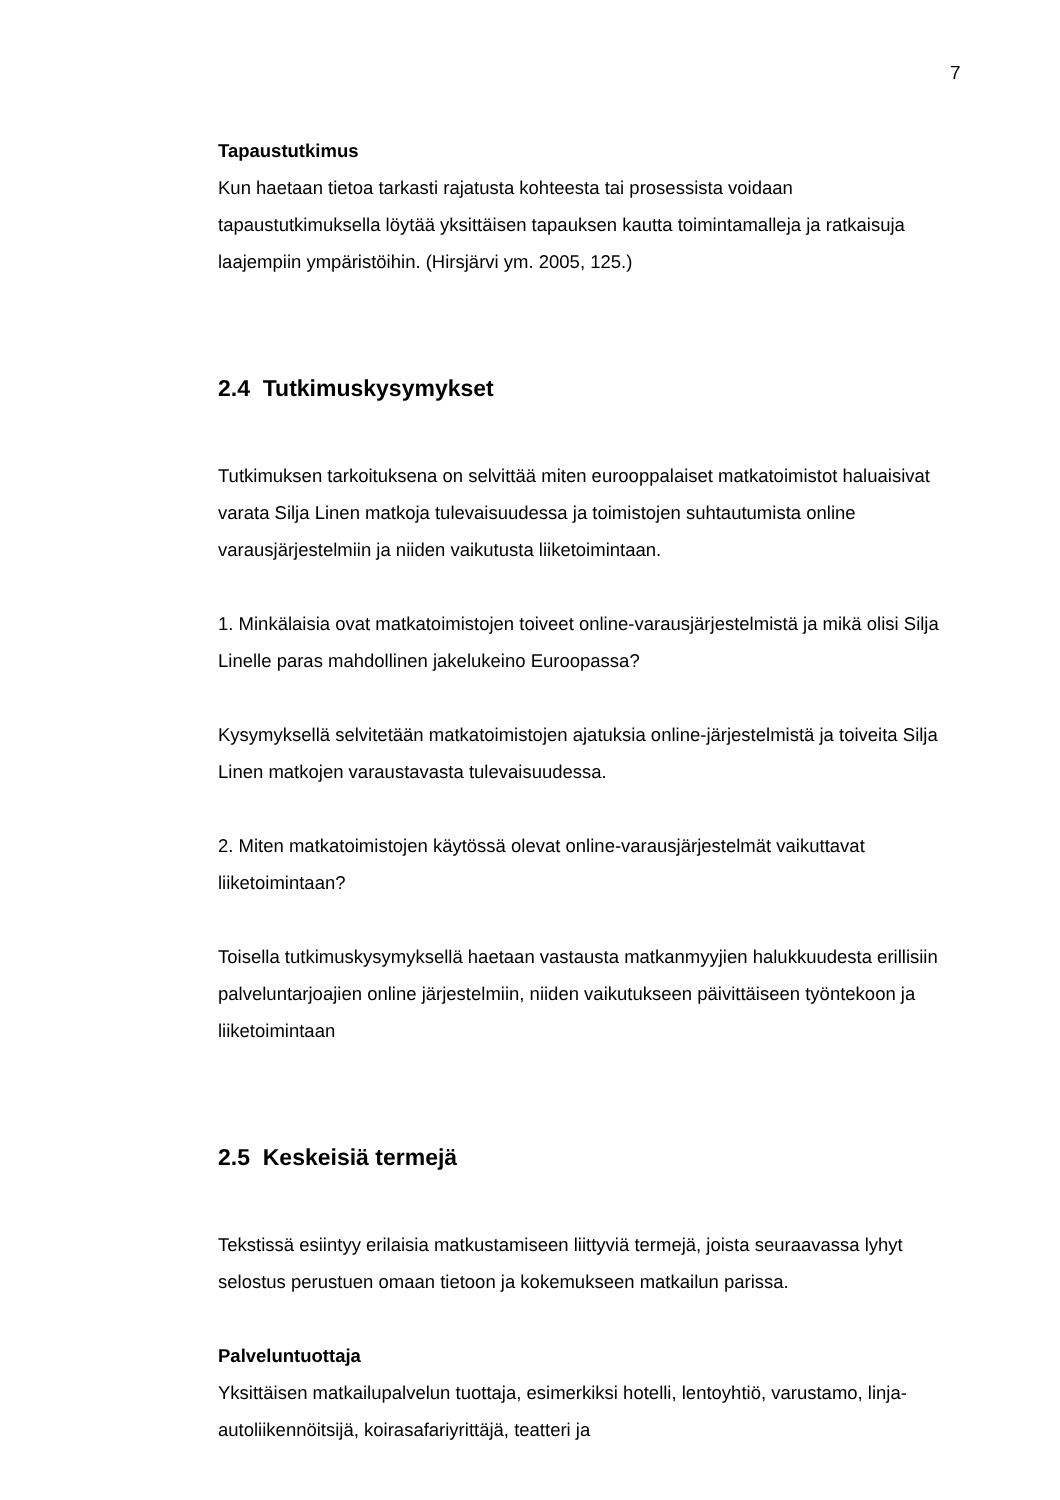7
Tapaustutkimus
Kun haetaan tietoa tarkasti rajatusta kohteesta tai prosessista voidaan tapaustutkimuksella löytää yksittäisen tapauksen kautta toimintamalleja ja ratkaisuja laajempiin ympäristöihin. (Hirsjärvi ym. 2005, 125.)
2.4 Tutkimuskysymykset
Tutkimuksen tarkoituksena on selvittää miten eurooppalaiset matkatoimistot haluaisivat varata Silja Linen matkoja tulevaisuudessa ja toimistojen suhtautumista online varausjärjestelmiin ja niiden vaikutusta liiketoimintaan.
1. Minkälaisia ovat matkatoimistojen toiveet online-varausjärjestelmistä ja mikä olisi Silja Linelle paras mahdollinen jakelukeino Euroopassa?
Kysymyksellä selvitetään matkatoimistojen ajatuksia online-järjestelmistä ja toiveita Silja Linen matkojen varaustavasta tulevaisuudessa.
2. Miten matkatoimistojen käytössä olevat online-varausjärjestelmät vaikuttavat liiketoimintaan?
Toisella tutkimuskysymyksellä haetaan vastausta matkanmyyjien halukkuudesta erillisiin palveluntarjoajien online järjestelmiin, niiden vaikutukseen päivittäiseen työntekoon ja liiketoimintaan
2.5 Keskeisiä termejä
Tekstissä esiintyy erilaisia matkustamiseen liittyviä termejä, joista seuraavassa lyhyt selostus perustuen omaan tietoon ja kokemukseen matkailun parissa.
Palveluntuottaja
Yksittäisen matkailupalvelun tuottaja, esimerkiksi hotelli, lentoyhtiö, varustamo, linja-autoliikennöitsijä, koirasafariyrittäjä, teatteri ja